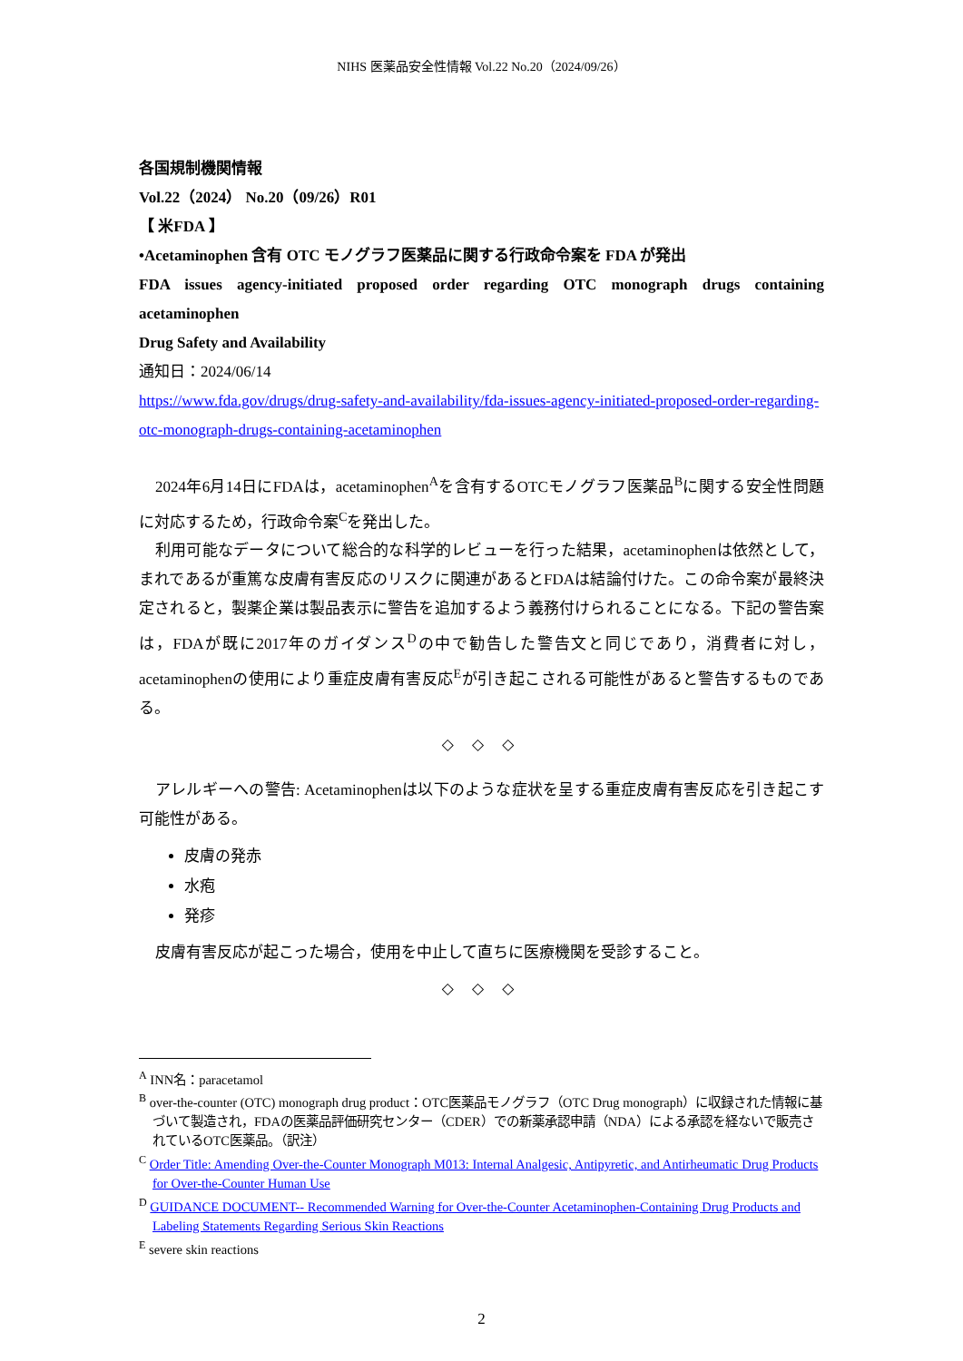NIHS 医薬品安全性情報 Vol.22 No.20（2024/09/26）
各国規制機関情報
Vol.22（2024） No.20（09/26）R01
【 米FDA 】
•Acetaminophen 含有 OTC モノグラフ医薬品に関する行政命令案を FDA が発出
FDA issues agency-initiated proposed order regarding OTC monograph drugs containing acetaminophen
Drug Safety and Availability
通知日：2024/06/14
https://www.fda.gov/drugs/drug-safety-and-availability/fda-issues-agency-initiated-proposed-order-regarding-otc-monograph-drugs-containing-acetaminophen
2024年6月14日にFDAは，acetaminophen<sup>A</sup>を含有するOTCモノグラフ医薬品<sup>B</sup>に関する安全性問題に対応するため，行政命令案<sup>C</sup>を発出した。
利用可能なデータについて総合的な科学的レビューを行った結果，acetaminophenは依然として，まれであるが重篤な皮膚有害反応のリスクに関連があるとFDAは結論付けた。この命令案が最終決定されると，製薬企業は製品表示に警告を追加するよう義務付けられることになる。下記の警告案は，FDAが既に2017年のガイダンス<sup>D</sup>の中で勧告した警告文と同じであり，消費者に対し，acetaminophenの使用により重症皮膚有害反応<sup>E</sup>が引き起こされる可能性があると警告するものである。
◇ ◇ ◇
アレルギーへの警告: Acetaminophenは以下のような症状を呈する重症皮膚有害反応を引き起こす可能性がある。
皮膚の発赤
水疱
発疹
皮膚有害反応が起こった場合，使用を中止して直ちに医療機関を受診すること。
◇ ◇ ◇
<sup>A</sup> INN名：paracetamol
<sup>B</sup> over-the-counter (OTC) monograph drug product：OTC医薬品モノグラフ（OTC Drug monograph）に収録された情報に基づいて製造され，FDAの医薬品評価研究センター（CDER）での新薬承認申請（NDA）による承認を経ないで販売されているOTC医薬品。（訳注）
<sup>C</sup> Order Title: Amending Over-the-Counter Monograph M013: Internal Analgesic, Antipyretic, and Antirheumatic Drug Products for Over-the-Counter Human Use
<sup>D</sup> GUIDANCE DOCUMENT-- Recommended Warning for Over-the-Counter Acetaminophen-Containing Drug Products and Labeling Statements Regarding Serious Skin Reactions
<sup>E</sup> severe skin reactions
2